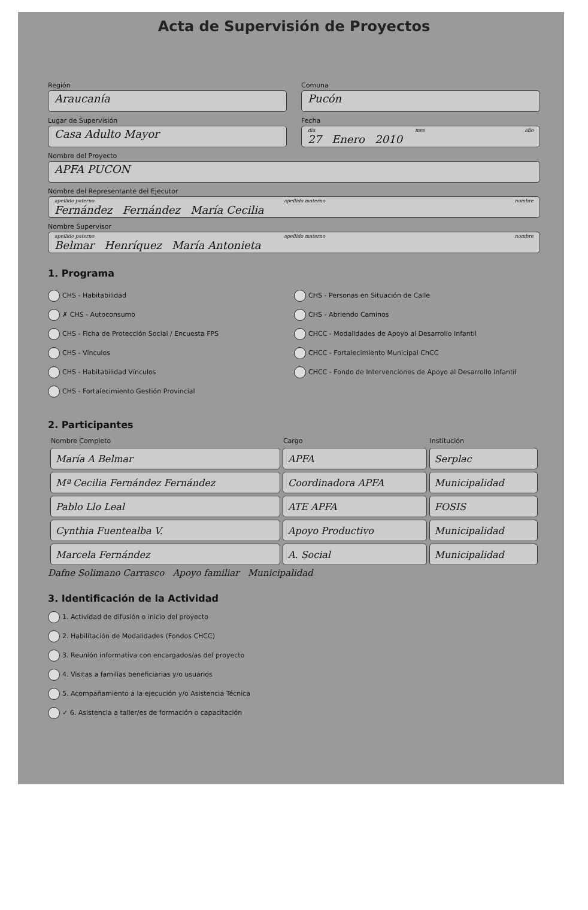Acta de Supervisión de Proyectos
Región
Araucanía
Comuna
Pucón
Lugar de Supervisión
Casa Adulto Mayor
Fecha
día mes año
27 Enero 2010
Nombre del Proyecto
APFA PUCON
Nombre del Representante del Ejecutor
apellido paterno apellido materno nombre
Fernández Fernández María Cecilia
Nombre Supervisor
apellido paterno apellido materno nombre
Belmar Henríquez María Antonieta
1. Programa
CHS - Habitabilidad
✗ CHS - Autoconsumo
CHS - Ficha de Protección Social / Encuesta FPS
CHS - Vínculos
CHS - Habitabilidad Vínculos
CHS - Fortalecimiento Gestión Provincial
CHS - Personas en Situación de Calle
CHS - Abriendo Caminos
CHCC - Modalidades de Apoyo al Desarrollo Infantil
CHCC - Fortalecimiento Municipal ChCC
CHCC - Fondo de Intervenciones de Apoyo al Desarrollo Infantil
2. Participantes
| Nombre Completo | Cargo | Institución |
| --- | --- | --- |
| María A Belmar | APFA | Serplac |
| Mª Cecilia Fernández Fernández | Coordinadora APFA | Municipalidad |
| Pablo Llo Leal | ATE APFA | FOSIS |
| Cynthia Fuentealba V. | Apoyo Productivo | Municipalidad |
| Marcela Fernández | A. Social | Municipalidad |
Dafne Solimano Carrasco Apoyo familiar Municipalidad
3. Identificación de la Actividad
1. Actividad de difusión o inicio del proyecto
2. Habilitación de Modalidades (Fondos CHCC)
3. Reunión informativa con encargados/as del proyecto
4. Visitas a familias beneficiarias y/o usuarios
5. Acompañamiento a la ejecución y/o Asistencia Técnica
✓ 6. Asistencia a taller/es de formación o capacitación